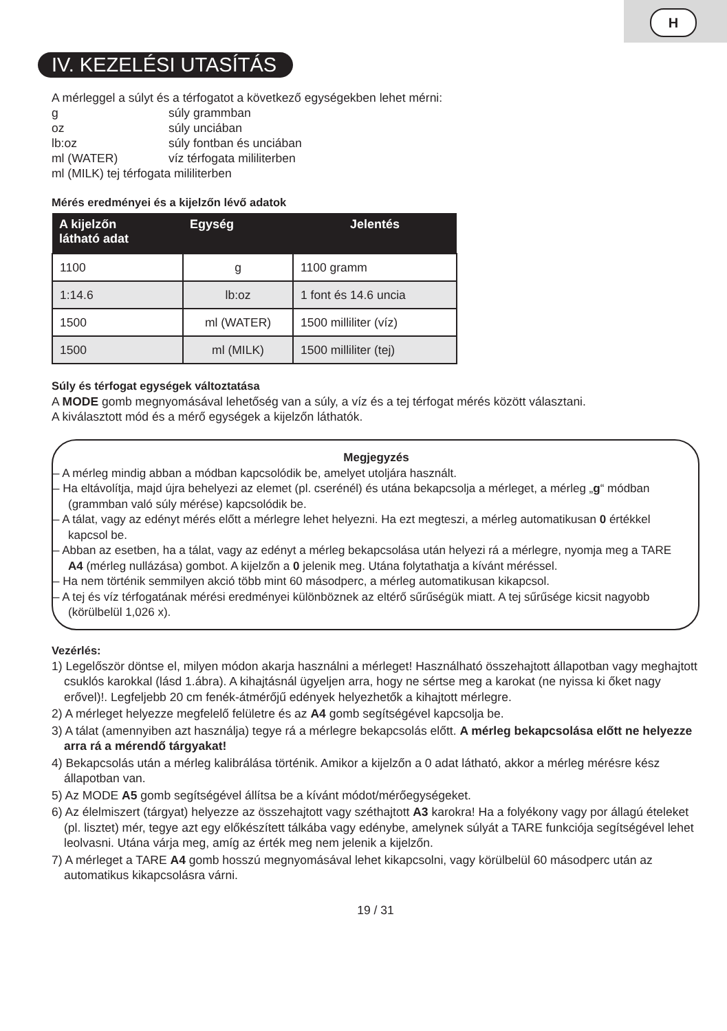H
IV. KEZELÉSI UTASÍTÁS
A mérleggel a súlyt és a térfogatot a következő egységekben lehet mérni:
| g | súly grammban |
| oz | súly unciában |
| lb:oz | súly fontban és unciában |
| ml (WATER) | víz térfogata mililiterben |
| ml (MILK) tej térfogata mililiterben | |
Mérés eredményei és a kijelzőn lévő adatok
| A kijelzőn látható adat | Egység | Jelentés |
| --- | --- | --- |
| 1100 | g | 1100 gramm |
| 1:14.6 | lb:oz | 1 font és 14.6 uncia |
| 1500 | ml (WATER) | 1500 milliliter (víz) |
| 1500 | ml (MILK) | 1500 milliliter (tej) |
Súly és térfogat egységek változtatása
A MODE gomb megnyomásával lehetőség van a súly, a víz és a tej térfogat mérés között választani.
A kiválasztott mód és a mérő egységek a kijelzőn láthatók.
Megjegyzés
– A mérleg mindig abban a módban kapcsolódik be, amelyet utoljára használt.
– Ha eltávolítja, majd újra behelyezi az elemet (pl. cserénél) és utána bekapcsolja a mérleget, a mérleg „g“ módban (grammban való súly mérése) kapcsolódik be.
– A tálat, vagy az edényt mérés előtt a mérlegre lehet helyezni. Ha ezt megteszi, a mérleg automatikusan 0 értékkel kapcsol be.
– Abban az esetben, ha a tálat, vagy az edényt a mérleg bekapcsolása után helyezi rá a mérlegre, nyomja meg a TARE A4 (mérleg nullázása) gombot. A kijelzőn a 0 jelenik meg. Utána folytathatja a kívánt méréssel.
– Ha nem történik semmilyen akció több mint 60 másodperc, a mérleg automatikusan kikapcsol.
– A tej és víz térfogatának mérési eredményei különböznek az eltérő sűrűségük miatt. A tej sűrűsége kicsit nagyobb (körülbelül 1,026 x).
Vezérlés:
1) Legelőször döntse el, milyen módon akarja használni a mérleget! Használható összehajtott állapotban vagy meghajtott csuklós karokkal (lásd 1.ábra). A kihajtásnál ügyeljen arra, hogy ne sértse meg a karokat (ne nyissa ki őket nagy erővel)!. Legfeljebb 20 cm fenék-átmérőjű edények helyezhetők a kihajtott mérlegre.
2) A mérleget helyezze megfelelő felületre és az A4 gomb segítségével kapcsolja be.
3) A tálat (amennyiben azt használja) tegye rá a mérlegre bekapcsolás előtt. A mérleg bekapcsolása előtt ne helyezze arra rá a mérendő tárgyakat!
4) Bekapcsolás után a mérleg kalibrálása történik. Amikor a kijelzőn a 0 adat látható, akkor a mérleg mérésre kész állapotban van.
5) Az MODE A5 gomb segítségével állítsa be a kívánt módot/mérőegységeket.
6) Az élelmiszert (tárgyat) helyezze az összehajtott vagy széthajtott A3 karokra! Ha a folyékony vagy por állagú ételeket (pl. lisztet) mér, tegye azt egy előkészített tálkába vagy edénybe, amelynek súlyát a TARE funkciója segítségével lehet leolvasni. Utána várja meg, amíg az érték meg nem jelenik a kijelzőn.
7) A mérleget a TARE A4 gomb hosszú megnyomásával lehet kikapcsolni, vagy körülbelül 60 másodperc után az automatikus kikapcsolásra várni.
19 / 31